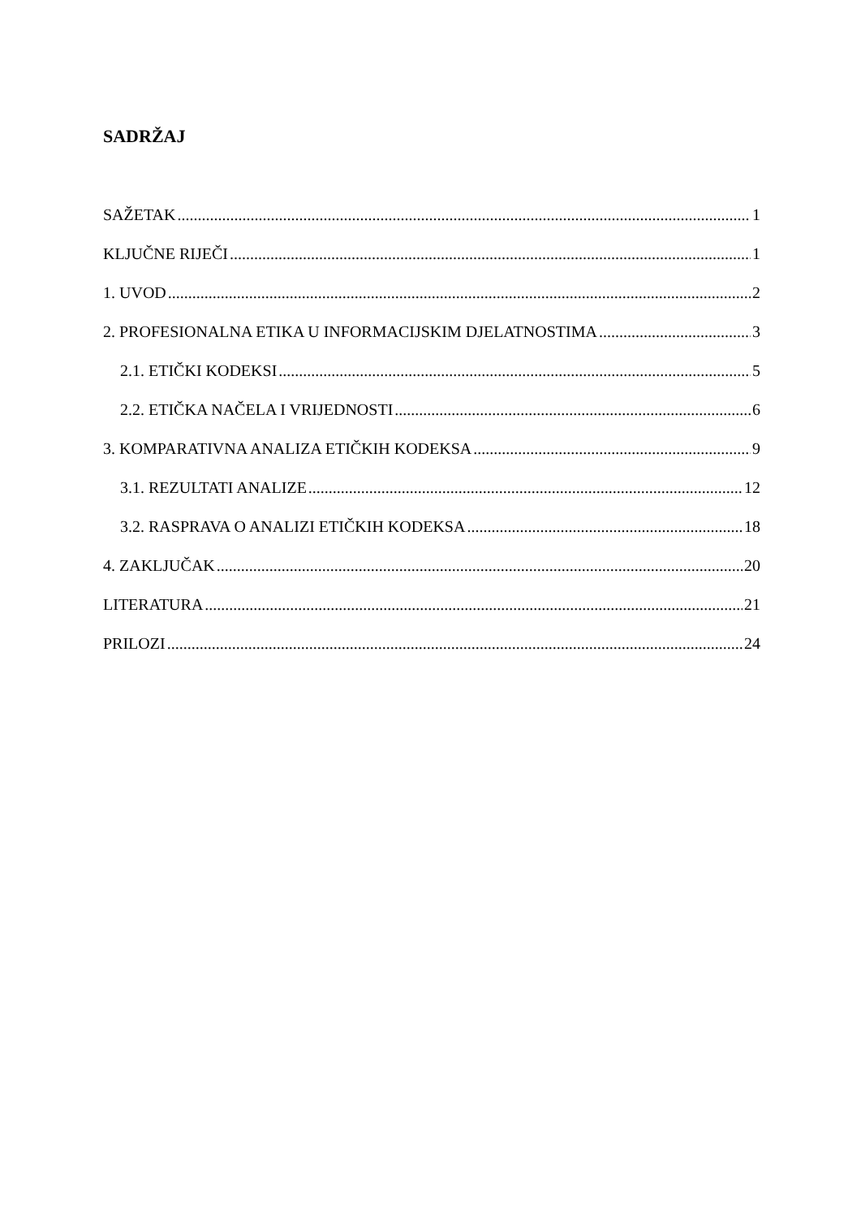SADRŽAJ
SAŽETAK 1
KLJUČNE RIJEČI 1
1. UVOD 2
2. PROFESIONALNA ETIKA U INFORMACIJSKIM DJELATNOSTIMA 3
2.1. ETIČKI KODEKSI 5
2.2. ETIČKA NAČELA I VRIJEDNOSTI 6
3. KOMPARATIVNA ANALIZA ETIČKIH KODEKSA 9
3.1. REZULTATI ANALIZE 12
3.2. RASPRAVA O ANALIZI ETIČKIH KODEKSA 18
4. ZAKLJUČAK 20
LITERATURA 21
PRILOZI 24